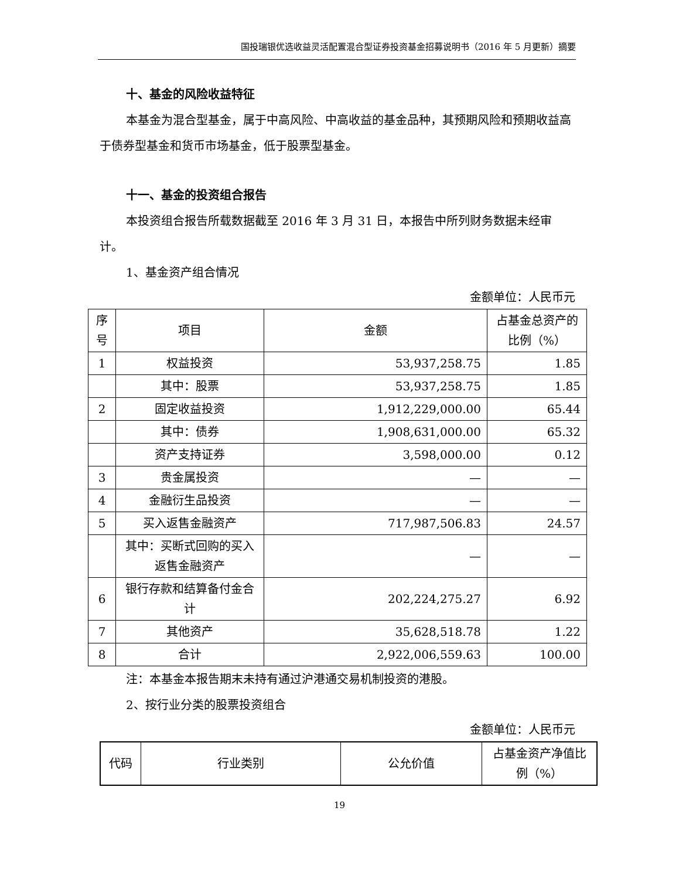国投瑞银优选收益灵活配置混合型证券投资基金招募说明书（2016 年 5 月更新）摘要
十、基金的风险收益特征
本基金为混合型基金，属于中高风险、中高收益的基金品种，其预期风险和预期收益高于债券型基金和货币市场基金，低于股票型基金。
十一、基金的投资组合报告
本投资组合报告所载数据截至 2016 年 3 月 31 日，本报告中所列财务数据未经审计。
1、基金资产组合情况
金额单位：人民币元
| 序号 | 项目 | 金额 | 占基金总资产的比例（%） |
| 1 | 权益投资 | 53,937,258.75 | 1.85 |
| | 其中：股票 | 53,937,258.75 | 1.85 |
| 2 | 固定收益投资 | 1,912,229,000.00 | 65.44 |
| | 其中：债券 | 1,908,631,000.00 | 65.32 |
| | 资产支持证券 | 3,598,000.00 | 0.12 |
| 3 | 贵金属投资 | — | — |
| 4 | 金融衍生品投资 | — | — |
| 5 | 买入返售金融资产 | 717,987,506.83 | 24.57 |
| | 其中：买断式回购的买入返售金融资产 | — | — |
| 6 | 银行存款和结算备付金合计 | 202,224,275.27 | 6.92 |
| 7 | 其他资产 | 35,628,518.78 | 1.22 |
| 8 | 合计 | 2,922,006,559.63 | 100.00 |
注：本基金本报告期末未持有通过沪港通交易机制投资的港股。
2、按行业分类的股票投资组合
金额单位：人民币元
| 代码 | 行业类别 | 公允价值 | 占基金资产净值比例（%） |
19